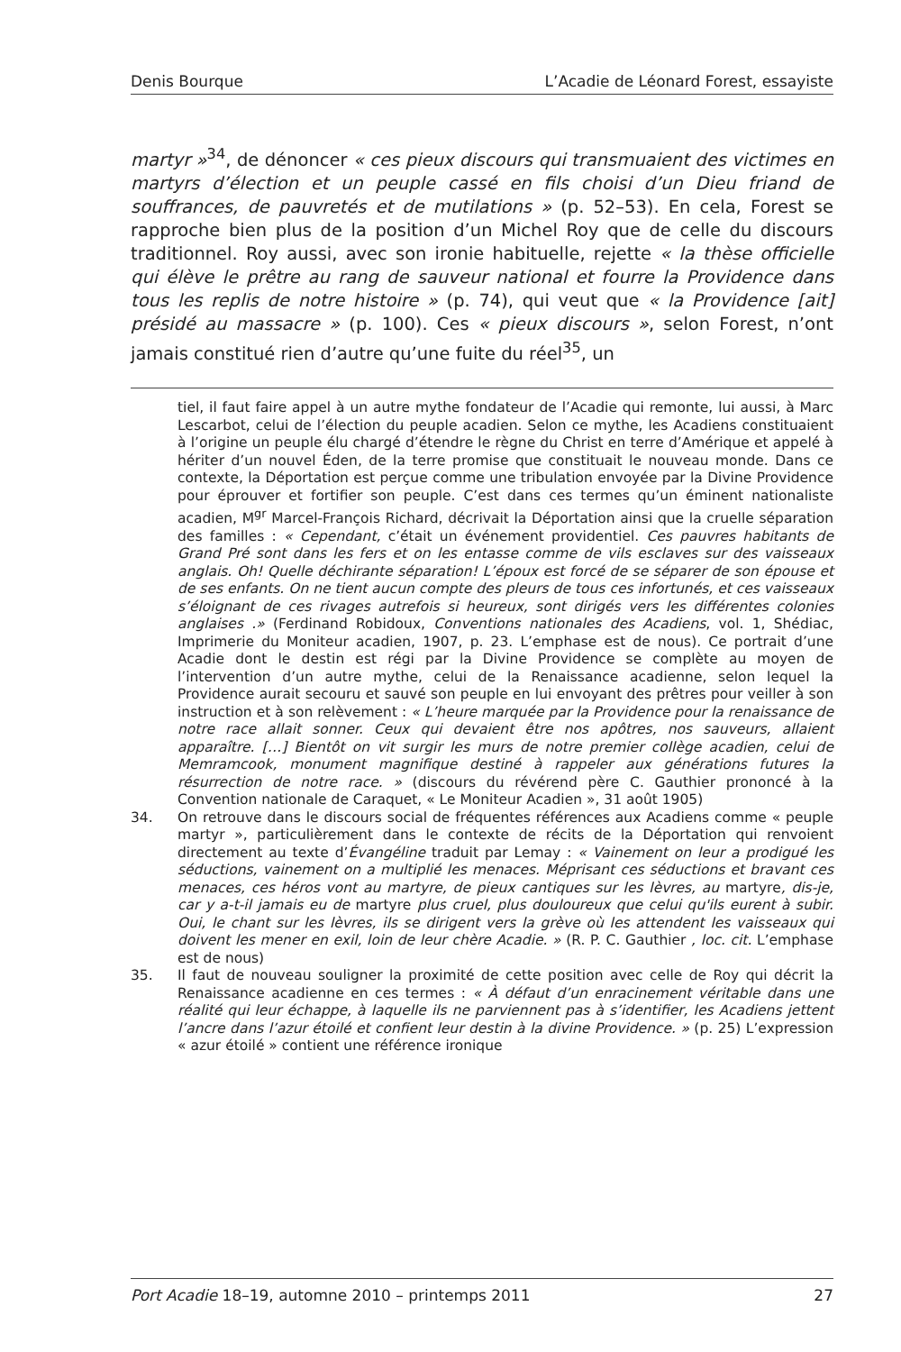Denis Bourque L’Acadie de Léonard Forest, essayiste
martyr »<sup>34</sup>, de dénoncer « ces pieux discours qui transmuaient des victimes en martyrs d’élection et un peuple cassé en fils choisi d’un Dieu friand de souffrances, de pauvretés et de mutilations » (p. 52–53). En cela, Forest se rapproche bien plus de la position d’un Michel Roy que de celle du discours traditionnel. Roy aussi, avec son ironie habituelle, rejette « la thèse officielle qui élève le prêtre au rang de sauveur national et fourre la Providence dans tous les replis de notre histoire » (p. 74), qui veut que « la Providence [ait] présidé au massacre » (p. 100). Ces « pieux discours », selon Forest, n’ont jamais constitué rien d’autre qu’une fuite du réel<sup>35</sup>, un
tiel, il faut faire appel à un autre mythe fondateur de l’Acadie qui remonte, lui aussi, à Marc Lescarbot, celui de l’élection du peuple acadien. Selon ce mythe, les Acadiens constituaient à l’origine un peuple élu chargé d’étendre le règne du Christ en terre d’Amérique et appelé à hériter d’un nouvel Éden, de la terre promise que constituait le nouveau monde. Dans ce contexte, la Déportation est perçue comme une tribulation envoyée par la Divine Providence pour éprouver et fortifier son peuple. C’est dans ces termes qu’un éminent nationaliste acadien, M<sup>gr</sup> Marcel-François Richard, décrivait la Déportation ainsi que la cruelle séparation des familles : « Cependant, c’était un événement providentiel. Ces pauvres habitants de Grand Pré sont dans les fers et on les entasse comme de vils esclaves sur des vaisseaux anglais. Oh! Quelle déchirante séparation! L’époux est forcé de se séparer de son épouse et de ses enfants. On ne tient aucun compte des pleurs de tous ces infortunés, et ces vaisseaux s’éloignant de ces rivages autrefois si heureux, sont dirigés vers les différentes colonies anglaises .» (Ferdinand Robidoux, Conventions nationales des Acadiens, vol. 1, Shédiac, Imprimerie du Moniteur acadien, 1907, p. 23. L’emphase est de nous). Ce portrait d’une Acadie dont le destin est régi par la Divine Providence se complète au moyen de l’intervention d’un autre mythe, celui de la Renaissance acadienne, selon lequel la Providence aurait secouru et sauvé son peuple en lui envoyant des prêtres pour veiller à son instruction et à son relèvement : « L’heure marquée par la Providence pour la renaissance de notre race allait sonner. Ceux qui devaient être nos apôtres, nos sauveurs, allaient apparaître. […] Bientôt on vit surgir les murs de notre premier collège acadien, celui de Memramcook, monument magnifique destiné à rappeler aux générations futures la résurrection de notre race. » (discours du révérend père C. Gauthier prononcé à la Convention nationale de Caraquet, « Le Moniteur Acadien », 31 août 1905)
34. On retrouve dans le discours social de fréquentes références aux Acadiens comme « peuple martyr », particulièrement dans le contexte de récits de la Déportation qui renvoient directement au texte d’Évangéline traduit par Lemay : « Vainement on leur a prodigué les séductions, vainement on a multiplié les menaces. Méprisant ces séductions et bravant ces menaces, ces héros vont au martyre, de pieux cantiques sur les lèvres, au martyre, dis-je, car y a-t-il jamais eu de martyre plus cruel, plus douloureux que celui qu'ils eurent à subir. Oui, le chant sur les lèvres, ils se dirigent vers la grève où les attendent les vaisseaux qui doivent les mener en exil, loin de leur chère Acadie. » (R. P. C. Gauthier , loc. cit. L’emphase est de nous)
35. Il faut de nouveau souligner la proximité de cette position avec celle de Roy qui décrit la Renaissance acadienne en ces termes : « À défaut d’un enracinement véritable dans une réalité qui leur échappe, à laquelle ils ne parviennent pas à s’identifier, les Acadiens jettent l’ancre dans l’azur étoilé et confient leur destin à la divine Providence. » (p. 25) L’expression « azur étoilé » contient une référence ironique
Port Acadie 18–19, automne 2010 – printemps 2011 27